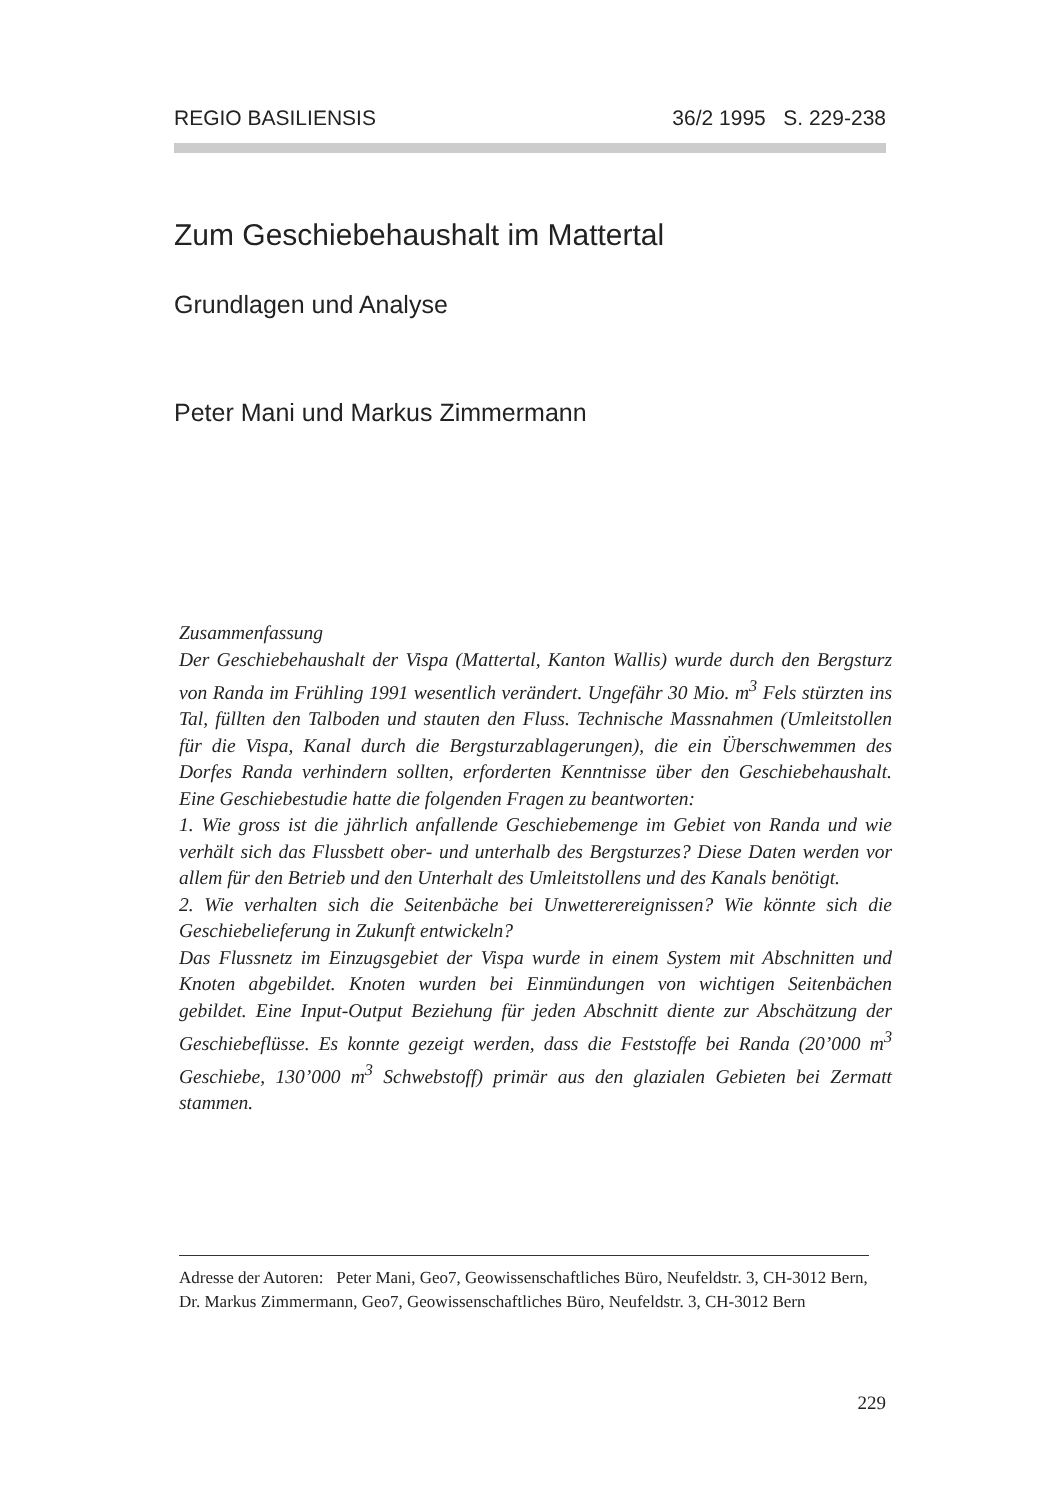REGIO BASILIENSIS 36/2 1995 S. 229-238
Zum Geschiebehaushalt im Mattertal
Grundlagen und Analyse
Peter Mani und Markus Zimmermann
Zusammenfassung
Der Geschiebehaushalt der Vispa (Mattertal, Kanton Wallis) wurde durch den Bergsturz von Randa im Frühling 1991 wesentlich verändert. Ungefähr 30 Mio. m<sup>3</sup> Fels stürzten ins Tal, füllten den Talboden und stauten den Fluss. Technische Massnahmen (Umleitstollen für die Vispa, Kanal durch die Bergsturzablagerungen), die ein Überschwemmen des Dorfes Randa verhindern sollten, erforderten Kenntnisse über den Geschiebehaushalt. Eine Geschiebestudie hatte die folgenden Fragen zu beantworten:
1. Wie gross ist die jährlich anfallende Geschiebemenge im Gebiet von Randa und wie verhält sich das Flussbett ober- und unterhalb des Bergsturzes? Diese Daten werden vor allem für den Betrieb und den Unterhalt des Umleitstollens und des Kanals benötigt.
2. Wie verhalten sich die Seitenbäche bei Unwetterereignissen? Wie könnte sich die Geschiebelieferung in Zukunft entwickeln?
Das Flussnetz im Einzugsgebiet der Vispa wurde in einem System mit Abschnitten und Knoten abgebildet. Knoten wurden bei Einmündungen von wichtigen Seitenbächen gebildet. Eine Input-Output Beziehung für jeden Abschnitt diente zur Abschätzung der Geschiebeflüsse. Es konnte gezeigt werden, dass die Feststoffe bei Randa (20’000 m<sup>3</sup> Geschiebe, 130’000 m<sup>3</sup> Schwebstoff) primär aus den glazialen Gebieten bei Zermatt stammen.
Adresse der Autoren: Peter Mani, Geo7, Geowissenschaftliches Büro, Neufeldstr. 3, CH-3012 Bern, Dr. Markus Zimmermann, Geo7, Geowissenschaftliches Büro, Neufeldstr. 3, CH-3012 Bern
229